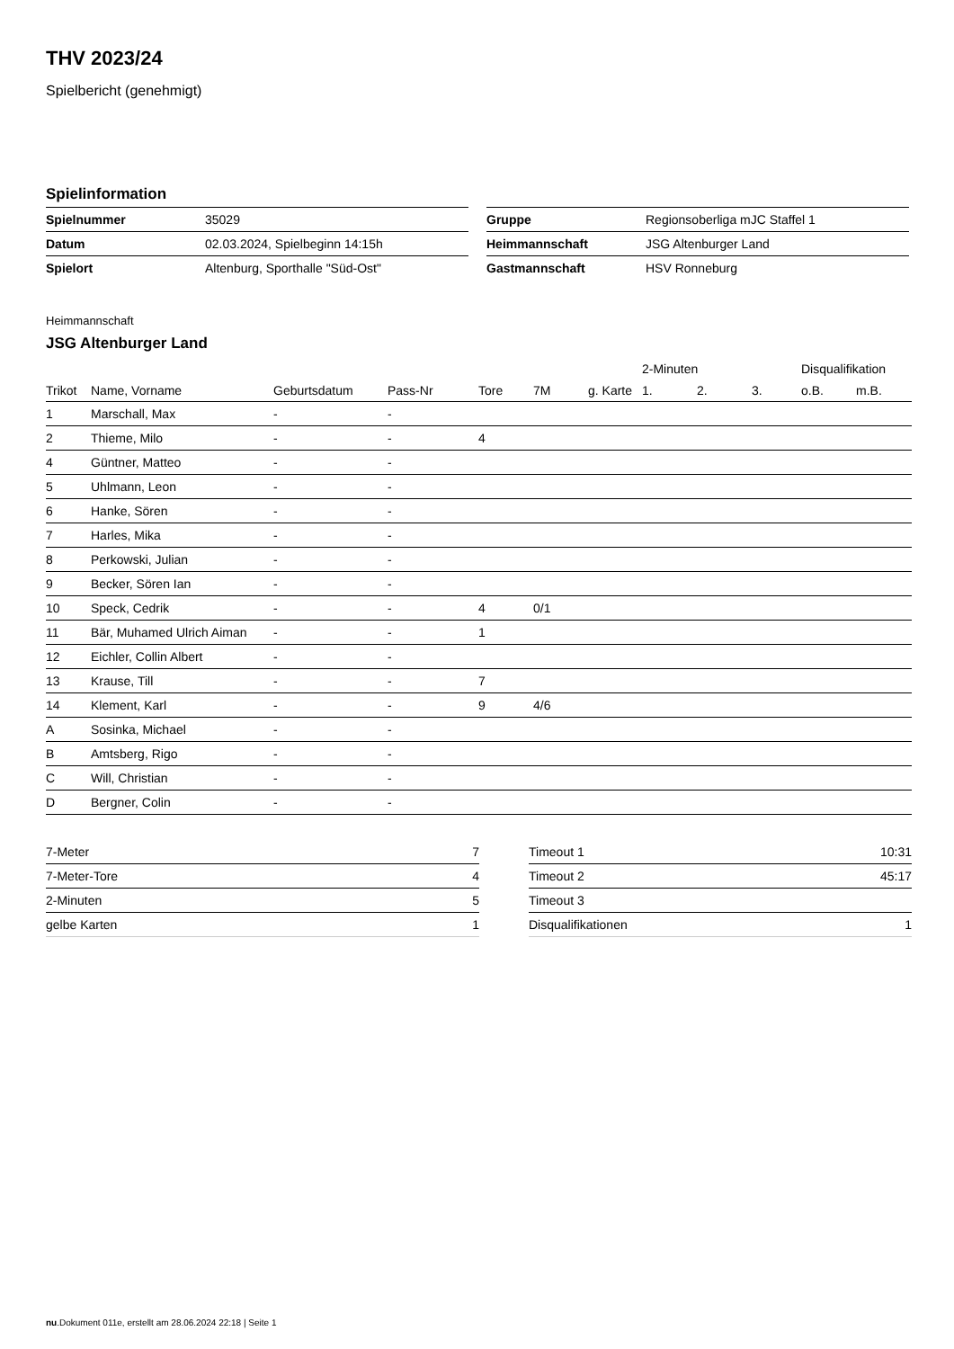THV 2023/24
Spielbericht (genehmigt)
Spielinformation
| Spielnummer | 35029 |
| Datum | 02.03.2024, Spielbeginn 14:15h |
| Spielort | Altenburg, Sporthalle "Süd-Ost" |
| Gruppe | Regionsoberliga mJC Staffel 1 |
| Heimmannschaft | JSG Altenburger Land |
| Gastmannschaft | HSV Ronneburg |
Heimmannschaft
JSG Altenburger Land
| | | | | | | | 2-Minuten | | | Disqualifikation | |
| --- | --- | --- | --- | --- | --- | --- | --- | --- | --- | --- | --- |
| Trikot | Name, Vorname | Geburtsdatum | Pass-Nr | Tore | 7M | g. Karte | 1. | 2. | 3. | o.B. | m.B. |
| 1 | Marschall, Max | - | - | | | | | | | | |
| 2 | Thieme, Milo | - | - | 4 | | | | | | | |
| 4 | Güntner, Matteo | - | - | | | | | | | | |
| 5 | Uhlmann, Leon | - | - | | | | | | | | |
| 6 | Hanke, Sören | - | - | | | | | | | | |
| 7 | Harles, Mika | - | - | | | | | | | | |
| 8 | Perkowski, Julian | - | - | | | | | | | | |
| 9 | Becker, Sören Ian | - | - | | | | | | | | |
| 10 | Speck, Cedrik | - | - | 4 | 0/1 | | | | | | |
| 11 | Bär, Muhamed Ulrich Aiman | - | - | 1 | | | | | | | |
| 12 | Eichler, Collin Albert | - | - | | | | | | | | |
| 13 | Krause, Till | - | - | 7 | | | | | | | |
| 14 | Klement, Karl | - | - | 9 | 4/6 | | | | | | |
| A | Sosinka, Michael | - | - | | | | | | | | |
| B | Amtsberg, Rigo | - | - | | | | | | | | |
| C | Will, Christian | - | - | | | | | | | | |
| D | Bergner, Colin | - | - | | | | | | | | |
| 7-Meter | 7 |
| 7-Meter-Tore | 4 |
| 2-Minuten | 5 |
| gelbe Karten | 1 |
| Timeout 1 | 10:31 |
| Timeout 2 | 45:17 |
| Timeout 3 | |
| Disqualifikationen | 1 |
nu.Dokument 011e, erstellt am 28.06.2024 22:18 | Seite 1